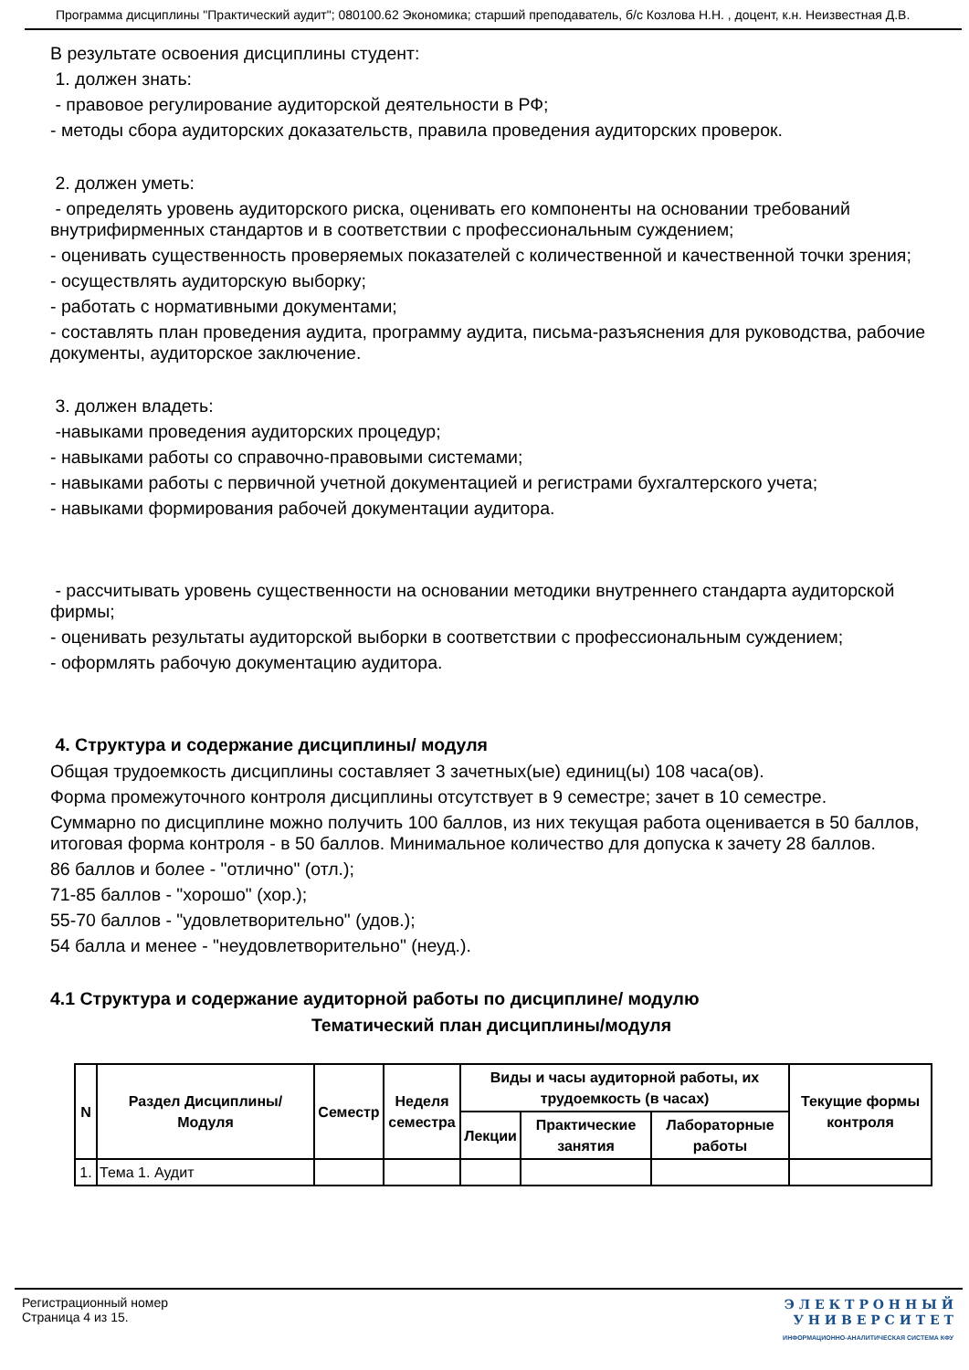Программа дисциплины "Практический аудит"; 080100.62 Экономика; старший преподаватель, б/с Козлова Н.Н. , доцент, к.н. Неизвестная Д.В.
В результате освоения дисциплины студент:
1. должен знать:
- правовое регулирование аудиторской деятельности в РФ;
- методы сбора аудиторских доказательств, правила проведения аудиторских проверок.
2. должен уметь:
- определять уровень аудиторского риска, оценивать его компоненты на основании требований внутрифирменных стандартов и в соответствии с профессиональным суждением;
- оценивать существенность проверяемых показателей с количественной и качественной точки зрения;
- осуществлять аудиторскую выборку;
- работать с нормативными документами;
- составлять план проведения аудита, программу аудита, письма-разъяснения для руководства, рабочие документы, аудиторское заключение.
3. должен владеть:
-навыками проведения аудиторских процедур;
- навыками работы со справочно-правовыми системами;
- навыками работы с первичной учетной документацией и регистрами бухгалтерского учета;
- навыками формирования рабочей документации аудитора.
- рассчитывать уровень существенности на основании методики внутреннего стандарта аудиторской фирмы;
- оценивать результаты аудиторской выборки в соответствии с профессиональным суждением;
- оформлять рабочую документацию аудитора.
4. Структура и содержание дисциплины/ модуля
Общая трудоемкость дисциплины составляет 3 зачетных(ые) единиц(ы) 108 часа(ов).
Форма промежуточного контроля дисциплины отсутствует в 9 семестре; зачет в 10 семестре.
Суммарно по дисциплине можно получить 100 баллов, из них текущая работа оценивается в 50 баллов, итоговая форма контроля - в 50 баллов. Минимальное количество для допуска к зачету 28 баллов.
86 баллов и более - "отлично" (отл.);
71-85 баллов - "хорошо" (хор.);
55-70 баллов - "удовлетворительно" (удов.);
54 балла и менее - "неудовлетворительно" (неуд.).
4.1 Структура и содержание аудиторной работы по дисциплине/ модулю
Тематический план дисциплины/модуля
| N | Раздел Дисциплины/ Модуля | Семестр | Неделя семестра | Виды и часы аудиторной работы, их трудоемкость (в часах) | | | Текущие формы контроля |
| --- | --- | --- | --- | --- | --- | --- | --- |
| | | | | Лекции | Практические занятия | Лабораторные работы | |
| 1. | Тема 1. Аудит | | | | | | |
Регистрационный номер
Страница 4 из 15.
Э Л Е К Т Р О Н Н Ы Й
У Н И В Е Р С И Т Е Т
ИНФОРМАЦИОННО-АНАЛИТИЧЕСКАЯ СИСТЕМА КФУ